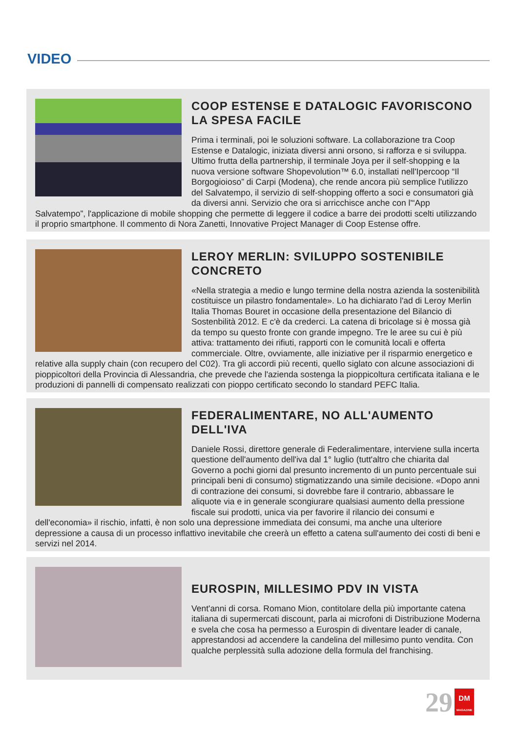VIDEO
COOP ESTENSE E DATALOGIC FAVORISCONO LA SPESA FACILE
Prima i terminali, poi le soluzioni software. La collaborazione tra Coop Estense e Datalogic, iniziata diversi anni orsono, si rafforza e si sviluppa. Ultimo frutta della partnership, il terminale Joya per il self-shopping e la nuova versione software Shopevolution™ 6.0, installati nell'Ipercoop “Il Borgogioioso” di Carpi (Modena), che rende ancora più semplice l'utilizzo del Salvatempo, il servizio di self-shopping offerto a soci e consumatori già da diversi anni. Servizio che ora si arricchisce anche con l'“App Salvatempo”, l'applicazione di mobile shopping che permette di leggere il codice a barre dei prodotti scelti utilizzando il proprio smartphone. Il commento di Nora Zanetti, Innovative Project Manager di Coop Estense offre.
LEROY MERLIN: SVILUPPO SOSTENIBILE CONCRETO
«Nella strategia a medio e lungo termine della nostra azienda la sostenibilità costituisce un pilastro fondamentale». Lo ha dichiarato l'ad di Leroy Merlin Italia Thomas Bouret in occasione della presentazione del Bilancio di Sostenbilità 2012. E c'è da crederci. La catena di bricolage si è mossa già da tempo su questo fronte con grande impegno. Tre le aree su cui è più attiva: trattamento dei rifiuti, rapporti con le comunità locali e offerta commerciale. Oltre, ovviamente, alle iniziative per il risparmio energetico e relative alla supply chain (con recupero del C02). Tra gli accordi più recenti, quello siglato con alcune associazioni di pioppicoltori della Provincia di Alessandria, che prevede che l'azienda sostenga la pioppicoltura certificata italiana e le produzioni di pannelli di compensato realizzati con pioppo certificato secondo lo standard PEFC Italia.
FEDERALIMENTARE, NO ALL'AUMENTO DELL'IVA
Daniele Rossi, direttore generale di Federalimentare, interviene sulla incerta questione dell'aumento dell'iva dal 1° luglio (tutt'altro che chiarita dal Governo a pochi giorni dal presunto incremento di un punto percentuale sui principali beni di consumo) stigmatizzando una simile decisione. «Dopo anni di contrazione dei consumi, si dovrebbe fare il contrario, abbassare le aliquote via e in generale scongiurare qualsiasi aumento della pressione fiscale sui prodotti, unica via per favorire il rilancio dei consumi e dell'economia» il rischio, infatti, è non solo una depressione immediata dei consumi, ma anche una ulteriore depressione a causa di un processo inflattivo inevitabile che creerà un effetto a catena sull'aumento dei costi di beni e servizi nel 2014.
EUROSPIN, MILLESIMO PDV IN VISTA
Vent'anni di corsa. Romano Mion, contitolare della più importante catena italiana di supermercati discount, parla ai microfoni di Distribuzione Moderna e svela che cosa ha permesso a Eurospin di diventare leader di canale, apprestandosi ad accendere la candelina del millesimo punto vendita. Con qualche perplessità sulla adozione della formula del franchising.
29
DM
MAGAZINE